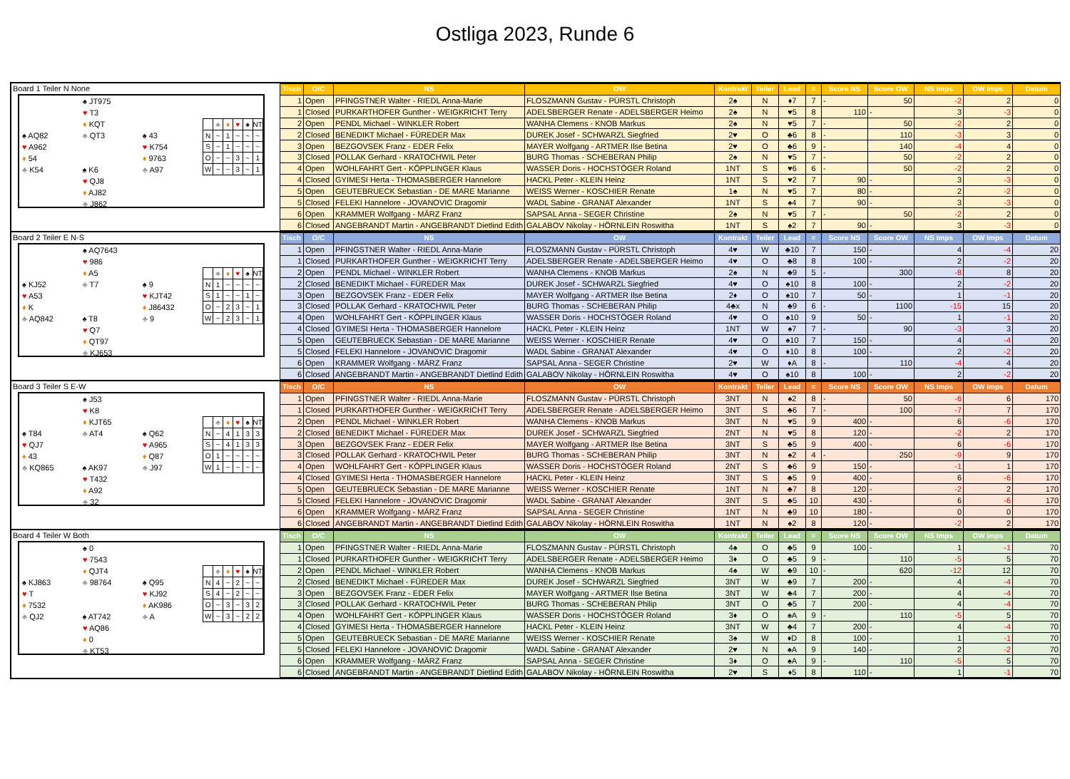Ostliga 2023, Runde 6
Board 1 Teiler N None
♠ JT975
♥ T3
♦ KQT
♠ AQ82
♥ A962
♦ 54
♣ K54
♣ QT3
♠ K6
♠ 43
♥ K754
♦ 9763
♣ A97
| | ♣ | ♦ | ♥ | ♠ | NT |
| N | ~ | 1 | ~ | ~ | ~ |
| S | ~ | 1 | ~ | ~ | ~ |
| O | ~ | ~ | 3 | ~ | 1 |
| W | ~ | ~ | 3 | ~ | 1 |
♥ QJ8
♦ AJ82
♣ J862
| Tisch | O/C | NS | OW | Kontrakt | Teiler | Lead | = | Score NS | Score OW | NS Imps | OW Imps | Datum |
| --- | --- | --- | --- | --- | --- | --- | --- | --- | --- | --- | --- | --- |
| 1 | Open | PFINGSTNER Walter - RIEDL Anna-Marie | FLOSZMANN Gustav - PÜRSTL Christoph | 2♠ | N | ♦7 | 7 | - | 50 | -2 | 2 | 0 |
| 1 | Closed | PURKARTHOFER Gunther - WEIGKRICHT Terry | ADELSBERGER Renate - ADELSBERGER Heimo | 2♠ | N | ♥5 | 8 | 110 | - | 3 | -3 | 0 |
| 2 | Open | PENDL Michael - WINKLER Robert | WANHA Clemens - KNOB Markus | 2♠ | N | ♥5 | 7 | - | 50 | -2 | 2 | 0 |
| 2 | Closed | BENEDIKT Michael - FÜREDER Max | DUREK Josef - SCHWARZL Siegfried | 2♥ | O | ♣6 | 8 | - | 110 | -3 | 3 | 0 |
| 3 | Open | BEZGOVSEK Franz - EDER Felix | MAYER Wolfgang - ARTMER Ilse Betina | 2♥ | O | ♣6 | 9 | - | 140 | -4 | 4 | 0 |
| 3 | Closed | POLLAK Gerhard - KRATOCHWIL Peter | BURG Thomas - SCHEBERAN Philip | 2♠ | N | ♥5 | 7 | - | 50 | -2 | 2 | 0 |
| 4 | Open | WOHLFAHRT Gert - KÖPPLINGER Klaus | WASSER Doris - HOCHSTÖGER Roland | 1NT | S | ♥6 | 6 | - | 50 | -2 | 2 | 0 |
| 4 | Closed | GYIMESI Herta - THOMASBERGER Hannelore | HACKL Peter - KLEIN Heinz | 1NT | S | ♥2 | 7 | 90 | - | 3 | -3 | 0 |
| 5 | Open | GEUTEBRUECK Sebastian - DE MARE Marianne | WEISS Werner - KOSCHIER Renate | 1♠ | N | ♥5 | 7 | 80 | - | 2 | -2 | 0 |
| 5 | Closed | FELEKI Hannelore - JOVANOVIC Dragomir | WADL Sabine - GRANAT Alexander | 1NT | S | ♠4 | 7 | 90 | - | 3 | -3 | 0 |
| 6 | Open | KRAMMER Wolfgang - MÄRZ Franz | SAPSAL Anna - SEGER Christine | 2♠ | N | ♥5 | 7 | - | 50 | -2 | 2 | 0 |
| 6 | Closed | ANGEBRANDT Martin - ANGEBRANDT Dietlind Edith | GALABOV Nikolay - HÖRNLEIN Roswitha | 1NT | S | ♠2 | 7 | 90 | - | 3 | -3 | 0 |
Board 2 Teiler E N-S
♠ AQ7643
♥ 986
♦ A5
♠ KJ52
♥ A53
♦ K
♣ AQ842
♣ T7
♠ T8
♠ 9
♥ KJT42
♦ J86432
♣ 9
| | ♣ | ♦ | ♥ | ♠ | NT |
| N | 1 | ~ | ~ | ~ | ~ |
| S | 1 | ~ | ~ | 1 | ~ |
| O | ~ | 2 | 3 | ~ | 1 |
| W | ~ | 2 | 3 | ~ | 1 |
♥ Q7
♦ QT97
♣ KJ653
| Tisch | O/C | NS | OW | Kontrakt | Teiler | Lead | = | Score NS | Score OW | NS Imps | OW Imps | Datum |
| --- | --- | --- | --- | --- | --- | --- | --- | --- | --- | --- | --- | --- |
| 1 | Open | PFINGSTNER Walter - RIEDL Anna-Marie | FLOSZMANN Gustav - PÜRSTL Christoph | 4♥ | W | ♣10 | 7 | 150 | - | 4 | -4 | 20 |
| 1 | Closed | PURKARTHOFER Gunther - WEIGKRICHT Terry | ADELSBERGER Renate - ADELSBERGER Heimo | 4♥ | O | ♣8 | 8 | 100 | - | 2 | -2 | 20 |
| 2 | Open | PENDL Michael - WINKLER Robert | WANHA Clemens - KNOB Markus | 2♠ | N | ♣9 | 5 | - | 300 | -8 | 8 | 20 |
| 2 | Closed | BENEDIKT Michael - FÜREDER Max | DUREK Josef - SCHWARZL Siegfried | 4♥ | O | ♠10 | 8 | 100 | - | 2 | -2 | 20 |
| 3 | Open | BEZGOVSEK Franz - EDER Felix | MAYER Wolfgang - ARTMER Ilse Betina | 2♦ | O | ♠10 | 7 | 50 | - | 1 | -1 | 20 |
| 3 | Closed | POLLAK Gerhard - KRATOCHWIL Peter | BURG Thomas - SCHEBERAN Philip | 4♣x | N | ♣9 | 6 | - | 1100 | -15 | 15 | 20 |
| 4 | Open | WOHLFAHRT Gert - KÖPPLINGER Klaus | WASSER Doris - HOCHSTÖGER Roland | 4♥ | O | ♠10 | 9 | 50 | - | 1 | -1 | 20 |
| 4 | Closed | GYIMESI Herta - THOMASBERGER Hannelore | HACKL Peter - KLEIN Heinz | 1NT | W | ♠7 | 7 | - | 90 | -3 | 3 | 20 |
| 5 | Open | GEUTEBRUECK Sebastian - DE MARE Marianne | WEISS Werner - KOSCHIER Renate | 4♥ | O | ♠10 | 7 | 150 | - | 4 | -4 | 20 |
| 5 | Closed | FELEKI Hannelore - JOVANOVIC Dragomir | WADL Sabine - GRANAT Alexander | 4♥ | O | ♦10 | 8 | 100 | - | 2 | -2 | 20 |
| 6 | Open | KRAMMER Wolfgang - MÄRZ Franz | SAPSAL Anna - SEGER Christine | 2♥ | W | ♦A | 8 | - | 110 | -4 | 4 | 20 |
| 6 | Closed | ANGEBRANDT Martin - ANGEBRANDT Dietlind Edith | GALABOV Nikolay - HÖRNLEIN Roswitha | 4♥ | O | ♠10 | 8 | 100 | - | 2 | -2 | 20 |
Board 3 Teiler S E-W
♠ J53
♥ K8
♦ KJT65
♠ T84
♥ QJ7
♦ 43
♣ KQ865
♣ AT4
♠ AK97
♠ Q62
♥ A965
♦ Q87
♣ J97
| | ♣ | ♦ | ♥ | ♠ | NT |
| N | ~ | 4 | 1 | 3 | 3 |
| S | ~ | 4 | 1 | 3 | 3 |
| O | 1 | ~ | ~ | ~ | ~ |
| W | 1 | ~ | ~ | ~ | ~ |
♥ T432
♦ A92
♣ 32
| Tisch | O/C | NS | OW | Kontrakt | Teiler | Lead | = | Score NS | Score OW | NS Imps | OW Imps | Datum |
| --- | --- | --- | --- | --- | --- | --- | --- | --- | --- | --- | --- | --- |
| 1 | Open | PFINGSTNER Walter - RIEDL Anna-Marie | FLOSZMANN Gustav - PÜRSTL Christoph | 3NT | N | ♠2 | 8 | - | 50 | -6 | 6 | 170 |
| 1 | Closed | PURKARTHOFER Gunther - WEIGKRICHT Terry | ADELSBERGER Renate - ADELSBERGER Heimo | 3NT | S | ♣6 | 7 | - | 100 | -7 | 7 | 170 |
| 2 | Open | PENDL Michael - WINKLER Robert | WANHA Clemens - KNOB Markus | 3NT | N | ♥5 | 9 | 400 | - | 6 | -6 | 170 |
| 2 | Closed | BENEDIKT Michael - FÜREDER Max | DUREK Josef - SCHWARZL Siegfried | 2NT | N | ♥5 | 8 | 120 | - | -2 | 2 | 170 |
| 3 | Open | BEZGOVSEK Franz - EDER Felix | MAYER Wolfgang - ARTMER Ilse Betina | 3NT | S | ♣5 | 9 | 400 | - | 6 | -6 | 170 |
| 3 | Closed | POLLAK Gerhard - KRATOCHWIL Peter | BURG Thomas - SCHEBERAN Philip | 3NT | N | ♠2 | 4 | - | 250 | -9 | 9 | 170 |
| 4 | Open | WOHLFAHRT Gert - KÖPPLINGER Klaus | WASSER Doris - HOCHSTÖGER Roland | 2NT | S | ♣6 | 9 | 150 | - | -1 | 1 | 170 |
| 4 | Closed | GYIMESI Herta - THOMASBERGER Hannelore | HACKL Peter - KLEIN Heinz | 3NT | S | ♣5 | 9 | 400 | - | 6 | -6 | 170 |
| 5 | Open | GEUTEBRUECK Sebastian - DE MARE Marianne | WEISS Werner - KOSCHIER Renate | 1NT | N | ♣7 | 8 | 120 | - | -2 | 2 | 170 |
| 5 | Closed | FELEKI Hannelore - JOVANOVIC Dragomir | WADL Sabine - GRANAT Alexander | 3NT | S | ♣5 | 10 | 430 | - | 6 | -6 | 170 |
| 6 | Open | KRAMMER Wolfgang - MÄRZ Franz | SAPSAL Anna - SEGER Christine | 1NT | N | ♣9 | 10 | 180 | - | 0 | 0 | 170 |
| 6 | Closed | ANGEBRANDT Martin - ANGEBRANDT Dietlind Edith | GALABOV Nikolay - HÖRNLEIN Roswitha | 1NT | N | ♠2 | 8 | 120 | - | -2 | 2 | 170 |
Board 4 Teiler W Both
♠ 0
♥ 7543
♦ QJT4
♠ KJ863
♥ T
♦ 7532
♣ QJ2
♣ 98764
♠ AT742
♠ Q95
♥ KJ92
♦ AK986
♣ A
| | ♣ | ♦ | ♥ | ♠ | NT |
| N | 4 | ~ | 2 | ~ | ~ |
| S | 4 | ~ | 2 | ~ | ~ |
| O | ~ | 3 | ~ | 3 | 2 |
| W | ~ | 3 | ~ | 2 | 2 |
♥ AQ86
♦ 0
♣ KT53
| Tisch | O/C | NS | OW | Kontrakt | Teiler | Lead | = | Score NS | Score OW | NS Imps | OW Imps | Datum |
| --- | --- | --- | --- | --- | --- | --- | --- | --- | --- | --- | --- | --- |
| 1 | Open | PFINGSTNER Walter - RIEDL Anna-Marie | FLOSZMANN Gustav - PÜRSTL Christoph | 4♠ | O | ♣5 | 9 | 100 | - | 1 | -1 | 70 |
| 1 | Closed | PURKARTHOFER Gunther - WEIGKRICHT Terry | ADELSBERGER Renate - ADELSBERGER Heimo | 3♦ | O | ♣5 | 9 | - | 110 | -5 | 5 | 70 |
| 2 | Open | PENDL Michael - WINKLER Robert | WANHA Clemens - KNOB Markus | 4♠ | W | ♣9 | 10 | - | 620 | -12 | 12 | 70 |
| 2 | Closed | BENEDIKT Michael - FÜREDER Max | DUREK Josef - SCHWARZL Siegfried | 3NT | W | ♣9 | 7 | 200 | - | 4 | -4 | 70 |
| 3 | Open | BEZGOVSEK Franz - EDER Felix | MAYER Wolfgang - ARTMER Ilse Betina | 3NT | W | ♣4 | 7 | 200 | - | 4 | -4 | 70 |
| 3 | Closed | POLLAK Gerhard - KRATOCHWIL Peter | BURG Thomas - SCHEBERAN Philip | 3NT | O | ♣5 | 7 | 200 | - | 4 | -4 | 70 |
| 4 | Open | WOHLFAHRT Gert - KÖPPLINGER Klaus | WASSER Doris - HOCHSTÖGER Roland | 3♦ | O | ♠A | 9 | - | 110 | -5 | 5 | 70 |
| 4 | Closed | GYIMESI Herta - THOMASBERGER Hannelore | HACKL Peter - KLEIN Heinz | 3NT | W | ♣4 | 7 | 200 | - | 4 | -4 | 70 |
| 5 | Open | GEUTEBRUECK Sebastian - DE MARE Marianne | WEISS Werner - KOSCHIER Renate | 3♠ | W | ♦D | 8 | 100 | - | 1 | -1 | 70 |
| 5 | Closed | FELEKI Hannelore - JOVANOVIC Dragomir | WADL Sabine - GRANAT Alexander | 2♥ | N | ♠A | 9 | 140 | - | 2 | -2 | 70 |
| 6 | Open | KRAMMER Wolfgang - MÄRZ Franz | SAPSAL Anna - SEGER Christine | 3♦ | O | ♠A | 9 | - | 110 | -5 | 5 | 70 |
| 6 | Closed | ANGEBRANDT Martin - ANGEBRANDT Dietlind Edith | GALABOV Nikolay - HÖRNLEIN Roswitha | 2♥ | S | ♦5 | 8 | 110 | - | 1 | -1 | 70 |